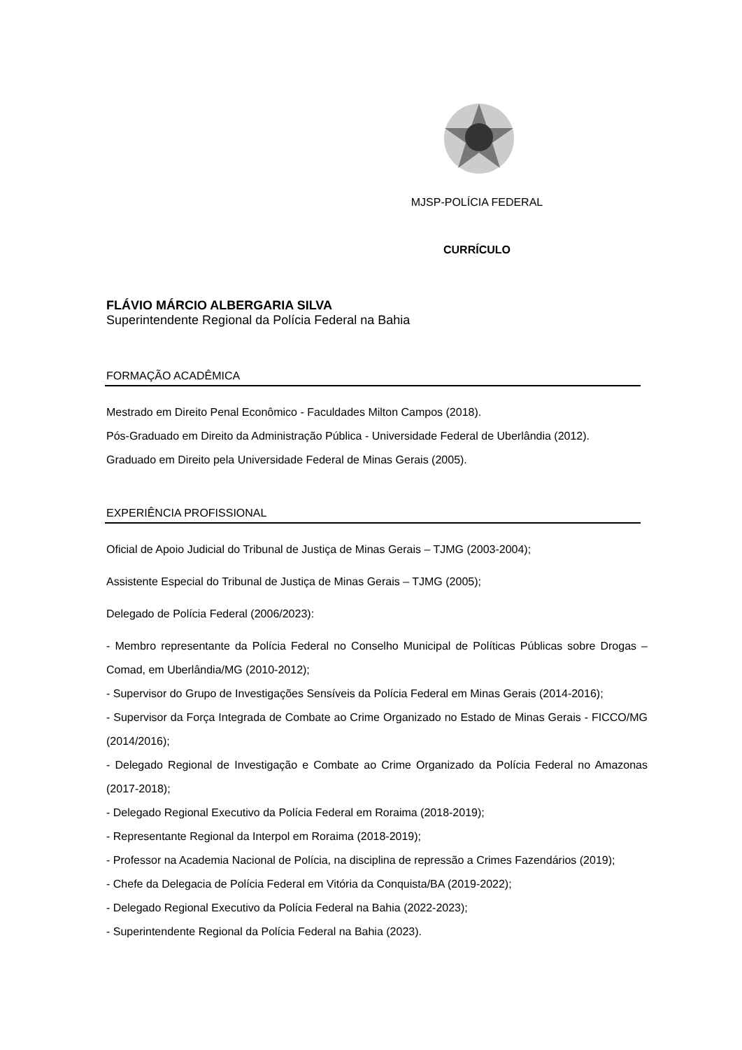MJSP-POLÍCIA FEDERAL
CURRÍCULO
FLÁVIO MÁRCIO ALBERGARIA SILVA
Superintendente Regional da Polícia Federal na Bahia
FORMAÇÃO ACADÊMICA
Mestrado em Direito Penal Econômico - Faculdades Milton Campos (2018).
Pós-Graduado em Direito da Administração Pública - Universidade Federal de Uberlândia (2012).
Graduado em Direito pela Universidade Federal de Minas Gerais (2005).
EXPERIÊNCIA PROFISSIONAL
Oficial de Apoio Judicial do Tribunal de Justiça de Minas Gerais – TJMG (2003-2004);
Assistente Especial do Tribunal de Justiça de Minas Gerais – TJMG (2005);
Delegado de Polícia Federal (2006/2023):
- Membro representante da Polícia Federal no Conselho Municipal de Políticas Públicas sobre Drogas – Comad, em Uberlândia/MG (2010-2012);
- Supervisor do Grupo de Investigações Sensíveis da Polícia Federal em Minas Gerais (2014-2016);
- Supervisor da Força Integrada de Combate ao Crime Organizado no Estado de Minas Gerais - FICCO/MG (2014/2016);
- Delegado Regional de Investigação e Combate ao Crime Organizado da Polícia Federal no Amazonas (2017-2018);
- Delegado Regional Executivo da Polícia Federal em Roraima (2018-2019);
- Representante Regional da Interpol em Roraima (2018-2019);
- Professor na Academia Nacional de Polícia, na disciplina de repressão a Crimes Fazendários (2019);
- Chefe da Delegacia de Polícia Federal em Vitória da Conquista/BA (2019-2022);
- Delegado Regional Executivo da Polícia Federal na Bahia (2022-2023);
- Superintendente Regional da Polícia Federal na Bahia (2023).